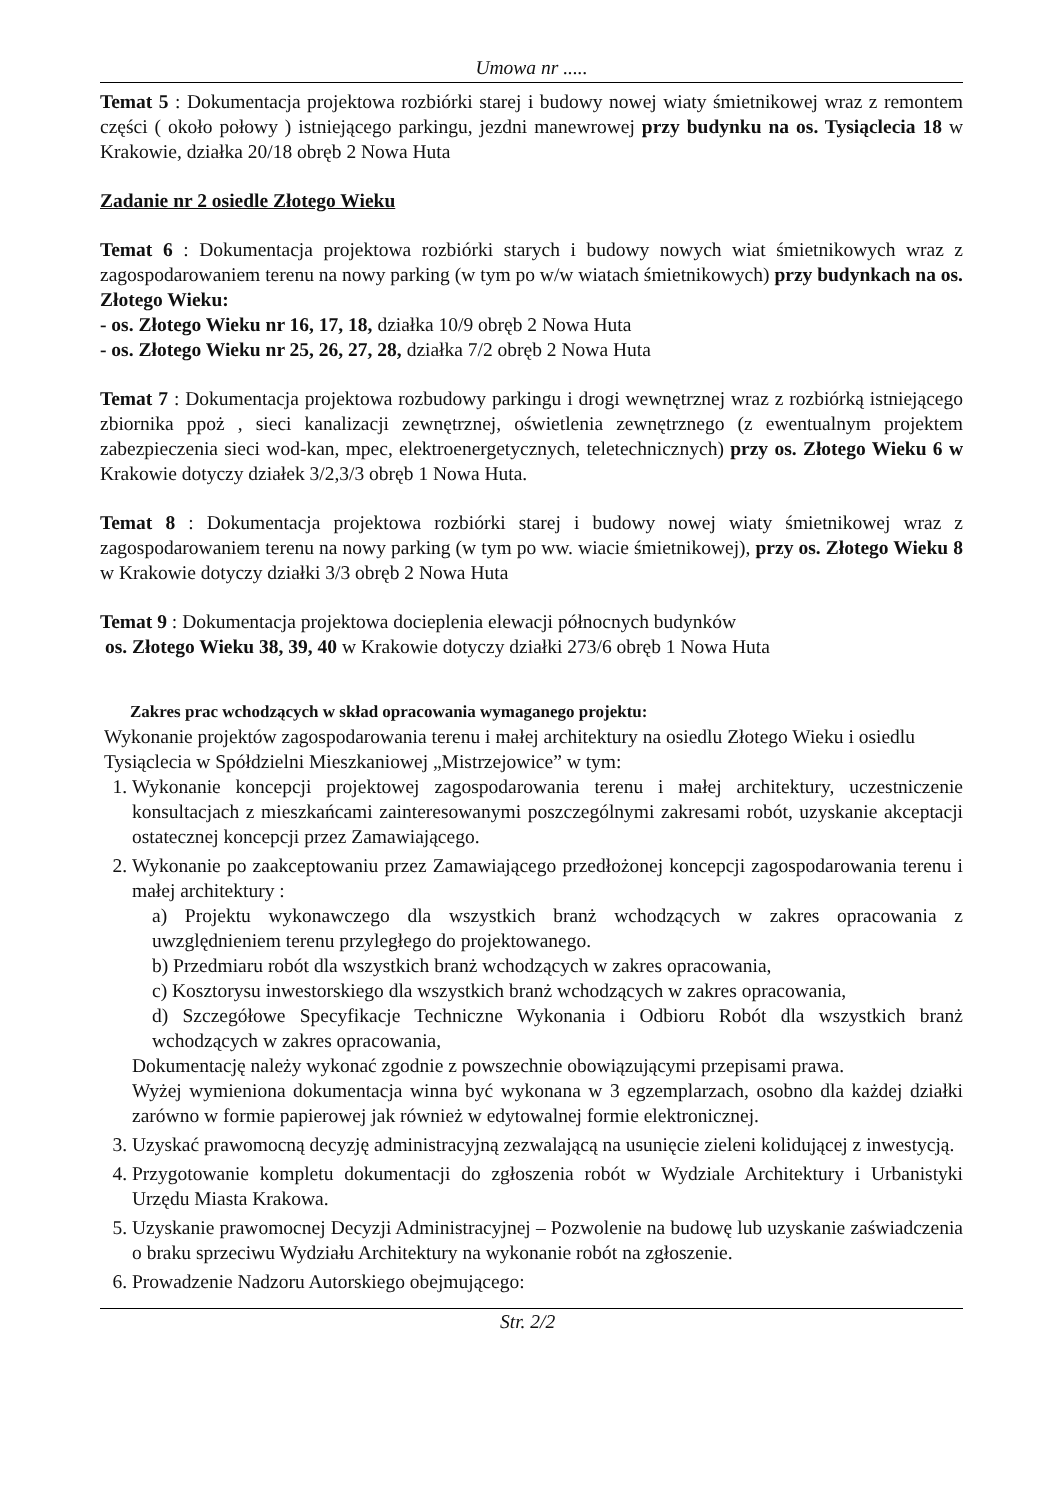Umowa nr .....
Temat 5 : Dokumentacja projektowa rozbiórki starej i budowy nowej wiaty śmietnikowej wraz z remontem części ( około połowy ) istniejącego parkingu, jezdni manewrowej przy budynku na os. Tysiąclecia 18 w Krakowie, działka 20/18 obręb 2 Nowa Huta
Zadanie nr 2 osiedle Złotego Wieku
Temat 6 : Dokumentacja projektowa rozbiórki starych i budowy nowych wiat śmietnikowych wraz z zagospodarowaniem terenu na nowy parking (w tym po w/w wiatach śmietnikowych) przy budynkach na os. Złotego Wieku:
- os. Złotego Wieku nr 16, 17, 18, działka 10/9 obręb 2 Nowa Huta
- os. Złotego Wieku nr 25, 26, 27, 28, działka 7/2 obręb 2 Nowa Huta
Temat 7 : Dokumentacja projektowa rozbudowy parkingu i drogi wewnętrznej wraz z rozbiórką istniejącego zbiornika ppoż , sieci kanalizacji zewnętrznej, oświetlenia zewnętrznego (z ewentualnym projektem zabezpieczenia sieci wod-kan, mpec, elektroenergetycznych, teletechnicznych) przy os. Złotego Wieku 6 w Krakowie dotyczy działek 3/2,3/3 obręb 1 Nowa Huta.
Temat 8 : Dokumentacja projektowa rozbiórki starej i budowy nowej wiaty śmietnikowej wraz z zagospodarowaniem terenu na nowy parking (w tym po ww. wiacie śmietnikowej), przy os. Złotego Wieku 8 w Krakowie dotyczy działki 3/3 obręb 2 Nowa Huta
Temat 9 : Dokumentacja projektowa docieplenia elewacji północnych budynków
os. Złotego Wieku 38, 39, 40 w Krakowie dotyczy działki 273/6 obręb 1 Nowa Huta
Zakres prac wchodzących w skład opracowania wymaganego projektu:
Wykonanie projektów zagospodarowania terenu i małej architektury na osiedlu Złotego Wieku i osiedlu Tysiąclecia w Spółdzielni Mieszkaniowej „Mistrzejowice” w tym:
1. Wykonanie koncepcji projektowej zagospodarowania terenu i małej architektury, uczestniczenie konsultacjach z mieszkańcami zainteresowanymi poszczególnymi zakresami robót, uzyskanie akceptacji ostatecznej koncepcji przez Zamawiającego.
2. Wykonanie po zaakceptowaniu przez Zamawiającego przedłożonej koncepcji zagospodarowania terenu i małej architektury :
a) Projektu wykonawczego dla wszystkich branż wchodzących w zakres opracowania z uwzględnieniem terenu przyległego do projektowanego.
b) Przedmiaru robót dla wszystkich branż wchodzących w zakres opracowania,
c) Kosztorysu inwestorskiego dla wszystkich branż wchodzących w zakres opracowania,
d) Szczegółowe Specyfikacje Techniczne Wykonania i Odbioru Robót dla wszystkich branż wchodzących w zakres opracowania,
Dokumentację należy wykonać zgodnie z powszechnie obowiązującymi przepisami prawa.
Wyżej wymieniona dokumentacja winna być wykonana w 3 egzemplarzach, osobno dla każdej działki zarówno w formie papierowej jak również w edytowalnej formie elektronicznej.
3. Uzyskać prawomocną decyzję administracyjną zezwalającą na usunięcie zieleni kolidującej z inwestycją.
4. Przygotowanie kompletu dokumentacji do zgłoszenia robót w Wydziale Architektury i Urbanistyki Urzędu Miasta Krakowa.
5. Uzyskanie prawomocnej Decyzji Administracyjnej – Pozwolenie na budowę lub uzyskanie zaświadczenia o braku sprzeciwu Wydziału Architektury na wykonanie robót na zgłoszenie.
6. Prowadzenie Nadzoru Autorskiego obejmującego:
Str. 2/2